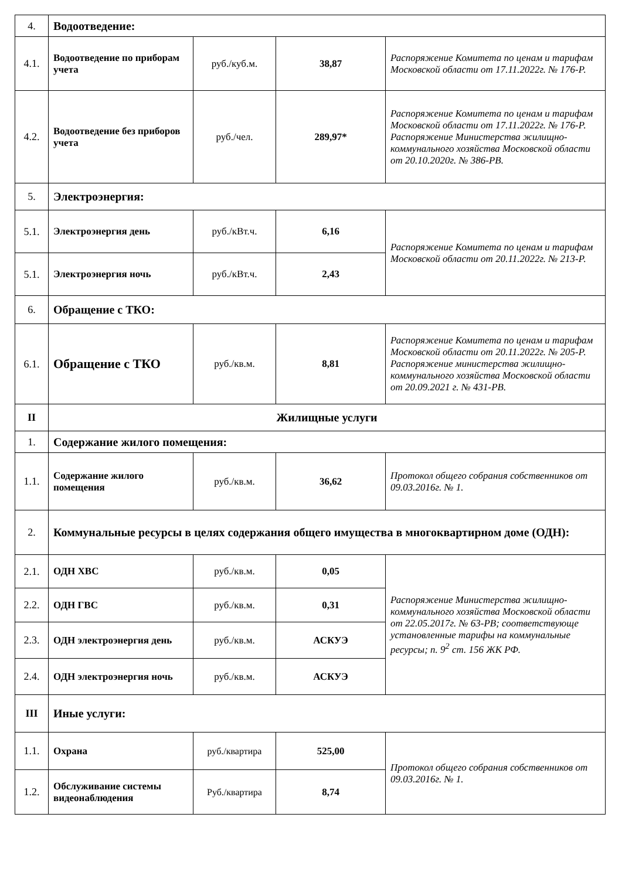| 4. | Водоотведение: | | | |
| 4.1. | Водоотведение по приборам учета | руб./куб.м. | 38,87 | Распоряжение Комитета по ценам и тарифам Московской области от 17.11.2022г. № 176-Р. |
| 4.2. | Водоотведение без приборов учета | руб./чел. | 289,97* | Распоряжение Комитета по ценам и тарифам Московской области от 17.11.2022г. № 176-Р. Распоряжение Министерства жилищно-коммунального хозяйства Московской области от 20.10.2020г. № 386-РВ. |
| 5. | Электроэнергия: | | | |
| 5.1. | Электроэнергия день | руб./кВт.ч. | 6,16 | Распоряжение Комитета по ценам и тарифам Московской области от 20.11.2022г. № 213-Р. |
| 5.1. | Электроэнергия ночь | руб./кВт.ч. | 2,43 | |
| 6. | Обращение с ТКО: | | | |
| 6.1. | Обращение с ТКО | руб./кв.м. | 8,81 | Распоряжение Комитета по ценам и тарифам Московской области от 20.11.2022г. № 205-Р. Распоряжение министерства жилищно-коммунального хозяйства Московской области от 20.09.2021 г. № 431-РВ. |
| II | Жилищные услуги | | | |
| 1. | Содержание жилого помещения: | | | |
| 1.1. | Содержание жилого помещения | руб./кв.м. | 36,62 | Протокол общего собрания собственников от 09.03.2016г. № 1. |
| 2. | Коммунальные ресурсы в целях содержания общего имущества в многоквартирном доме (ОДН): | | | |
| 2.1. | ОДН ХВС | руб./кв.м. | 0,05 | Распоряжение Министерства жилищно-коммунального хозяйства Московской области от 22.05.2017г. № 63-РВ; соответствующе установленные тарифы на коммунальные ресурсы; п. 9<sup>2</sup> ст. 156 ЖК РФ. |
| 2.2. | ОДН ГВС | руб./кв.м. | 0,31 | |
| 2.3. | ОДН электроэнергия день | руб./кв.м. | АСКУЭ | |
| 2.4. | ОДН электроэнергия ночь | руб./кв.м. | АСКУЭ | |
| III | Иные услуги: | | | |
| 1.1. | Охрана | руб./квартира | 525,00 | Протокол общего собрания собственников от 09.03.2016г. № 1. |
| 1.2. | Обслуживание системы видеонаблюдения | Руб./квартира | 8,74 | |